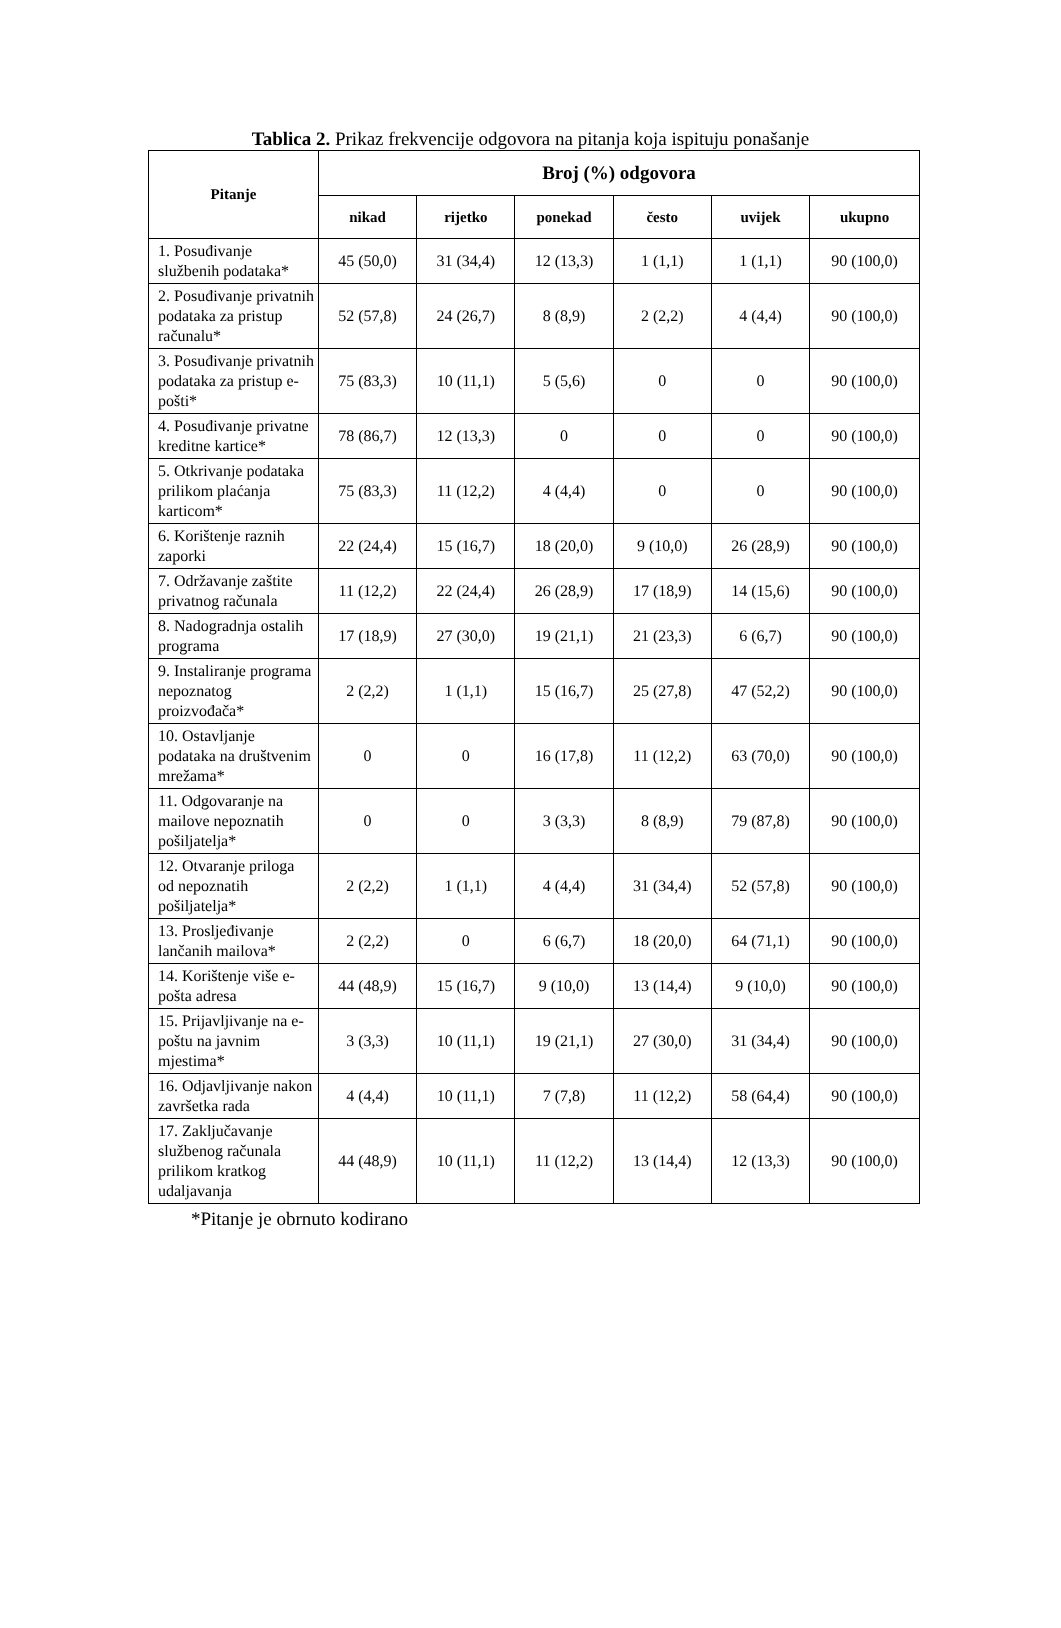Tablica 2. Prikaz frekvencije odgovora na pitanja koja ispituju ponašanje
| Pitanje | Broj (%) odgovora | | | | | |
| --- | --- | --- | --- | --- | --- | --- |
| | nikad | rijetko | ponekad | često | uvijek | ukupno |
| 1. Posuđivanje službenih podataka* | 45 (50,0) | 31 (34,4) | 12 (13,3) | 1 (1,1) | 1 (1,1) | 90 (100,0) |
| 2. Posuđivanje privatnih podataka za pristup računalu* | 52 (57,8) | 24 (26,7) | 8 (8,9) | 2 (2,2) | 4 (4,4) | 90 (100,0) |
| 3. Posuđivanje privatnih podataka za pristup e-pošti* | 75 (83,3) | 10 (11,1) | 5 (5,6) | 0 | 0 | 90 (100,0) |
| 4. Posuđivanje privatne kreditne kartice* | 78 (86,7) | 12 (13,3) | 0 | 0 | 0 | 90 (100,0) |
| 5. Otkrivanje podataka prilikom plaćanja karticom* | 75 (83,3) | 11 (12,2) | 4 (4,4) | 0 | 0 | 90 (100,0) |
| 6. Korištenje raznih zaporki | 22 (24,4) | 15 (16,7) | 18 (20,0) | 9 (10,0) | 26 (28,9) | 90 (100,0) |
| 7. Održavanje zaštite privatnog računala | 11 (12,2) | 22 (24,4) | 26 (28,9) | 17 (18,9) | 14 (15,6) | 90 (100,0) |
| 8. Nadogradnja ostalih programa | 17 (18,9) | 27 (30,0) | 19 (21,1) | 21 (23,3) | 6 (6,7) | 90 (100,0) |
| 9. Instaliranje programa nepoznatog proizvođača* | 2 (2,2) | 1 (1,1) | 15 (16,7) | 25 (27,8) | 47 (52,2) | 90 (100,0) |
| 10. Ostavljanje podataka na društvenim mrežama* | 0 | 0 | 16 (17,8) | 11 (12,2) | 63 (70,0) | 90 (100,0) |
| 11. Odgovaranje na mailove nepoznatih pošiljatelja* | 0 | 0 | 3 (3,3) | 8 (8,9) | 79 (87,8) | 90 (100,0) |
| 12. Otvaranje priloga od nepoznatih pošiljatelja* | 2 (2,2) | 1 (1,1) | 4 (4,4) | 31 (34,4) | 52 (57,8) | 90 (100,0) |
| 13. Prosljeđivanje lančanih mailova* | 2 (2,2) | 0 | 6 (6,7) | 18 (20,0) | 64 (71,1) | 90 (100,0) |
| 14. Korištenje više e-pošta adresa | 44 (48,9) | 15 (16,7) | 9 (10,0) | 13 (14,4) | 9 (10,0) | 90 (100,0) |
| 15. Prijavljivanje na e-poštu na javnim mjestima* | 3 (3,3) | 10 (11,1) | 19 (21,1) | 27 (30,0) | 31 (34,4) | 90 (100,0) |
| 16. Odjavljivanje nakon završetka rada | 4 (4,4) | 10 (11,1) | 7 (7,8) | 11 (12,2) | 58 (64,4) | 90 (100,0) |
| 17. Zaključavanje službenog računala prilikom kratkog udaljavanja | 44 (48,9) | 10 (11,1) | 11 (12,2) | 13 (14,4) | 12 (13,3) | 90 (100,0) |
*Pitanje je obrnuto kodirano